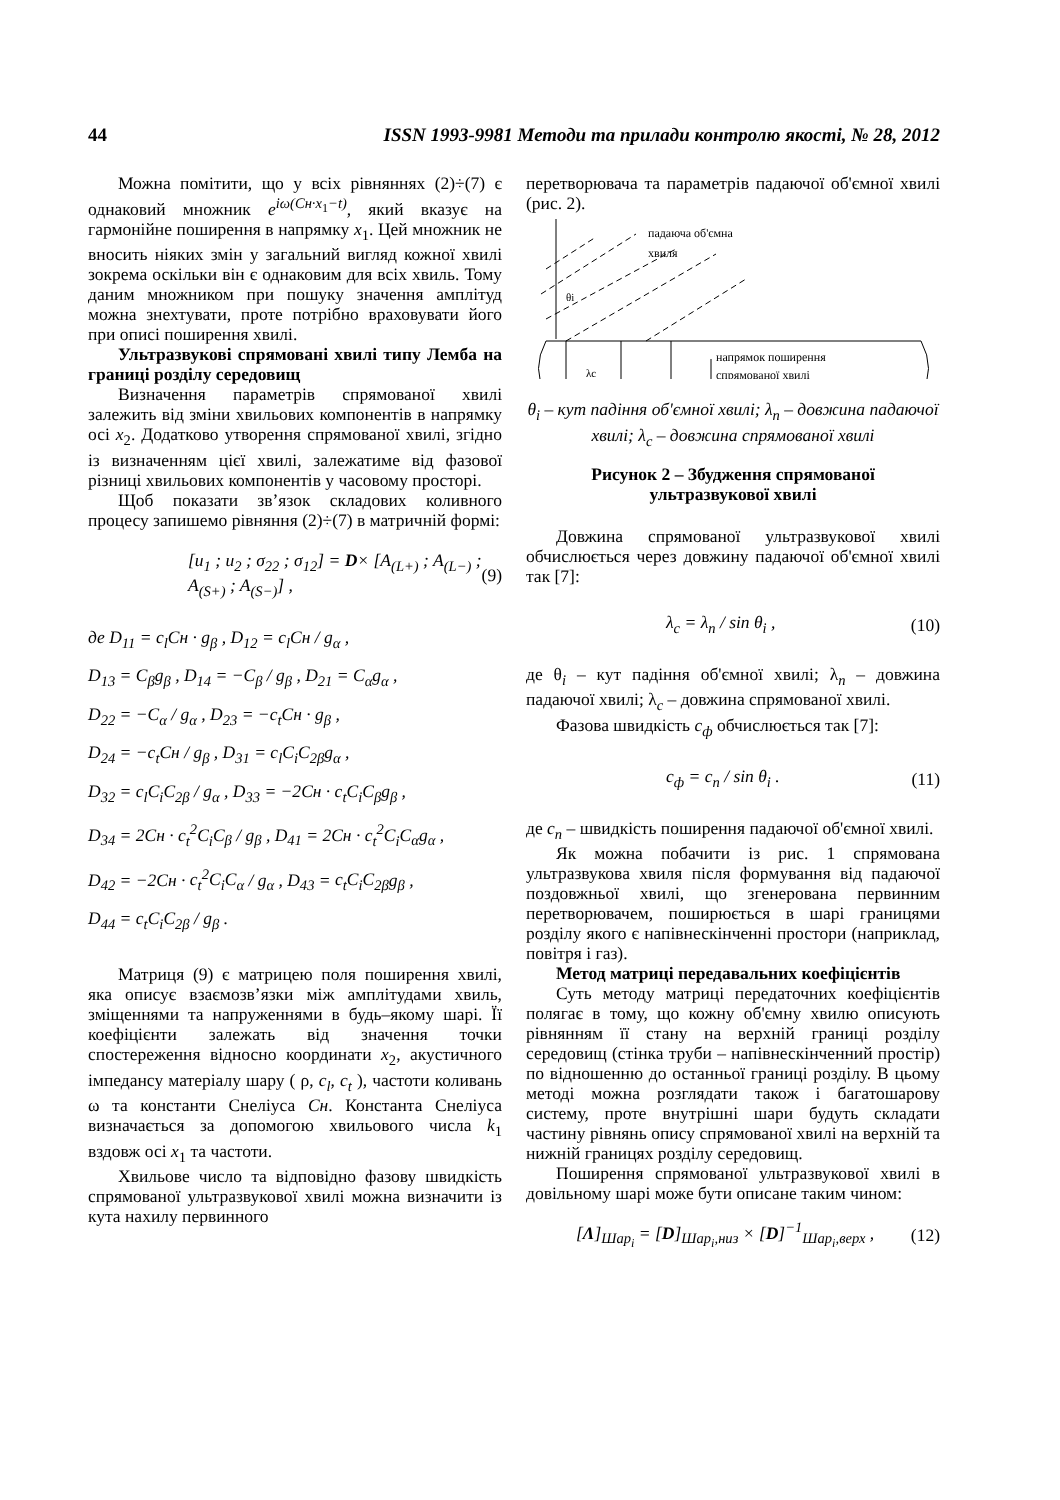44 ISSN 1993-9981 Методи та прилади контролю якості, № 28, 2012
Можна помітити, що у всіх рівняннях (2)÷(7) є однаковий множник e<sup>iω(Cн·x<sub>1</sub>−t)</sup>, який вказує на гармонійне поширення в напрямку x<sub>1</sub>. Цей множник не вносить ніяких змін у загальний вигляд кожної хвилі зокрема оскільки він є однаковим для всіх хвиль. Тому даним множником при пошуку значення амплітуд можна знехтувати, проте потрібно враховувати його при описі поширення хвилі.
Ультразвукові спрямовані хвилі типу Лемба на границі розділу середовищ
Визначення параметрів спрямованої хвилі залежить від зміни хвильових компонентів в напрямку осі x<sub>2</sub>. Додатково утворення спрямованої хвилі, згідно із визначенням цієї хвилі, залежатиме від фазової різниці хвильових компонентів у часовому просторі.
Щоб показати зв’язок складових коливного процесу запишемо рівняння (2)÷(7) в матричній формі:
[u<sub>1</sub> ; u<sub>2</sub> ; σ<sub>22</sub> ; σ<sub>12</sub>] = D× [A<sub>(L+)</sub> ; A<sub>(L−)</sub> ; A<sub>(S+)</sub> ; A<sub>(S−)</sub>] , (9)
де D<sub>11</sub> = c<sub>l</sub>Cн · g<sub>β</sub> , D<sub>12</sub> = c<sub>l</sub>Cн / g<sub>α</sub> ,
D<sub>13</sub> = C<sub>β</sub>g<sub>β</sub> , D<sub>14</sub> = −C<sub>β</sub> / g<sub>β</sub> , D<sub>21</sub> = C<sub>α</sub>g<sub>α</sub> ,
D<sub>22</sub> = −C<sub>α</sub> / g<sub>α</sub> , D<sub>23</sub> = −c<sub>t</sub>Cн · g<sub>β</sub> ,
D<sub>24</sub> = −c<sub>t</sub>Cн / g<sub>β</sub> , D<sub>31</sub> = c<sub>l</sub>C<sub>i</sub>C<sub>2β</sub>g<sub>α</sub> ,
D<sub>32</sub> = c<sub>l</sub>C<sub>i</sub>C<sub>2β</sub> / g<sub>α</sub> , D<sub>33</sub> = −2Cн · c<sub>t</sub>C<sub>i</sub>C<sub>β</sub>g<sub>β</sub> ,
D<sub>34</sub> = 2Cн · c<sub>t</sub><sup>2</sup>C<sub>i</sub>C<sub>β</sub> / g<sub>β</sub> , D<sub>41</sub> = 2Cн · c<sub>t</sub><sup>2</sup>C<sub>i</sub>C<sub>α</sub>g<sub>α</sub> ,
D<sub>42</sub> = −2Cн · c<sub>t</sub><sup>2</sup>C<sub>i</sub>C<sub>α</sub> / g<sub>α</sub> , D<sub>43</sub> = c<sub>t</sub>C<sub>i</sub>C<sub>2β</sub>g<sub>β</sub> ,
D<sub>44</sub> = c<sub>t</sub>C<sub>i</sub>C<sub>2β</sub> / g<sub>β</sub> .
Матриця (9) є матрицею поля поширення хвилі, яка описує взаємозв’язки між амплітудами хвиль, зміщеннями та напруженнями в будь–якому шарі. Її коефіцієнти залежать від значення точки спостереження відносно координати x<sub>2</sub>, акустичного імпедансу матеріалу шару ( ρ, c<sub>l</sub>, c<sub>t</sub> ), частоти коливань ω та константи Снеліуса Cн. Константа Снеліуса визначається за допомогою хвильового числа k<sub>1</sub> вздовж осі x<sub>1</sub> та частоти.
Хвильове число та відповідно фазову швидкість спрямованої ультразвукової хвилі можна визначити із кута нахилу первинного
перетворювача та параметрів падаючої об'ємної хвилі (рис. 2).
падаюча об'ємна
хвиля
θi
λc
напрямок поширення
спрямованої хвилі
θ<sub>i</sub> – кут падіння об'ємної хвилі; λ<sub>n</sub> – довжина падаючої хвилі; λ<sub>c</sub> – довжина спрямованої хвилі
Рисунок 2 – Збудження спрямованої
ультразвукової хвилі
Довжина спрямованої ультразвукової хвилі обчислюється через довжину падаючої об'ємної хвилі так [7]:
λ<sub>c</sub> = λ<sub>n</sub> / sin θ<sub>i</sub> , (10)
де θ<sub>i</sub> – кут падіння об'ємної хвилі; λ<sub>n</sub> – довжина падаючої хвилі; λ<sub>c</sub> – довжина спрямованої хвилі.
Фазова швидкість c<sub>ф</sub> обчислюється так [7]:
c<sub>ф</sub> = c<sub>n</sub> / sin θ<sub>i</sub> . (11)
де c<sub>n</sub> – швидкість поширення падаючої об'ємної хвилі.
Як можна побачити із рис. 1 спрямована ультразвукова хвиля після формування від падаючої поздовжньої хвилі, що згенерована первинним перетворювачем, поширюється в шарі границями розділу якого є напівнескінченні простори (наприклад, повітря і газ).
Метод матриці передавальних коефіцієнтів
Суть методу матриці передаточних коефіцієнтів полягає в тому, що кожну об'ємну хвилю описують рівнянням її стану на верхній границі розділу середовищ (стінка труби – напівнескінченний простір) по відношенню до останньої границі розділу. В цьому методі можна розглядати також і багатошарову систему, проте внутрішні шари будуть складати частину рівнянь опису спрямованої хвилі на верхній та нижній границях розділу середовищ.
Поширення спрямованої ультразвукової хвилі в довільному шарі може бути описане таким чином:
[Λ]<sub>Шар<sub>i</sub></sub> = [D]<sub>Шар<sub>i</sub>,низ</sub> × [D]<sup>−1</sup><sub>Шар<sub>i</sub>,верх</sub> , (12)